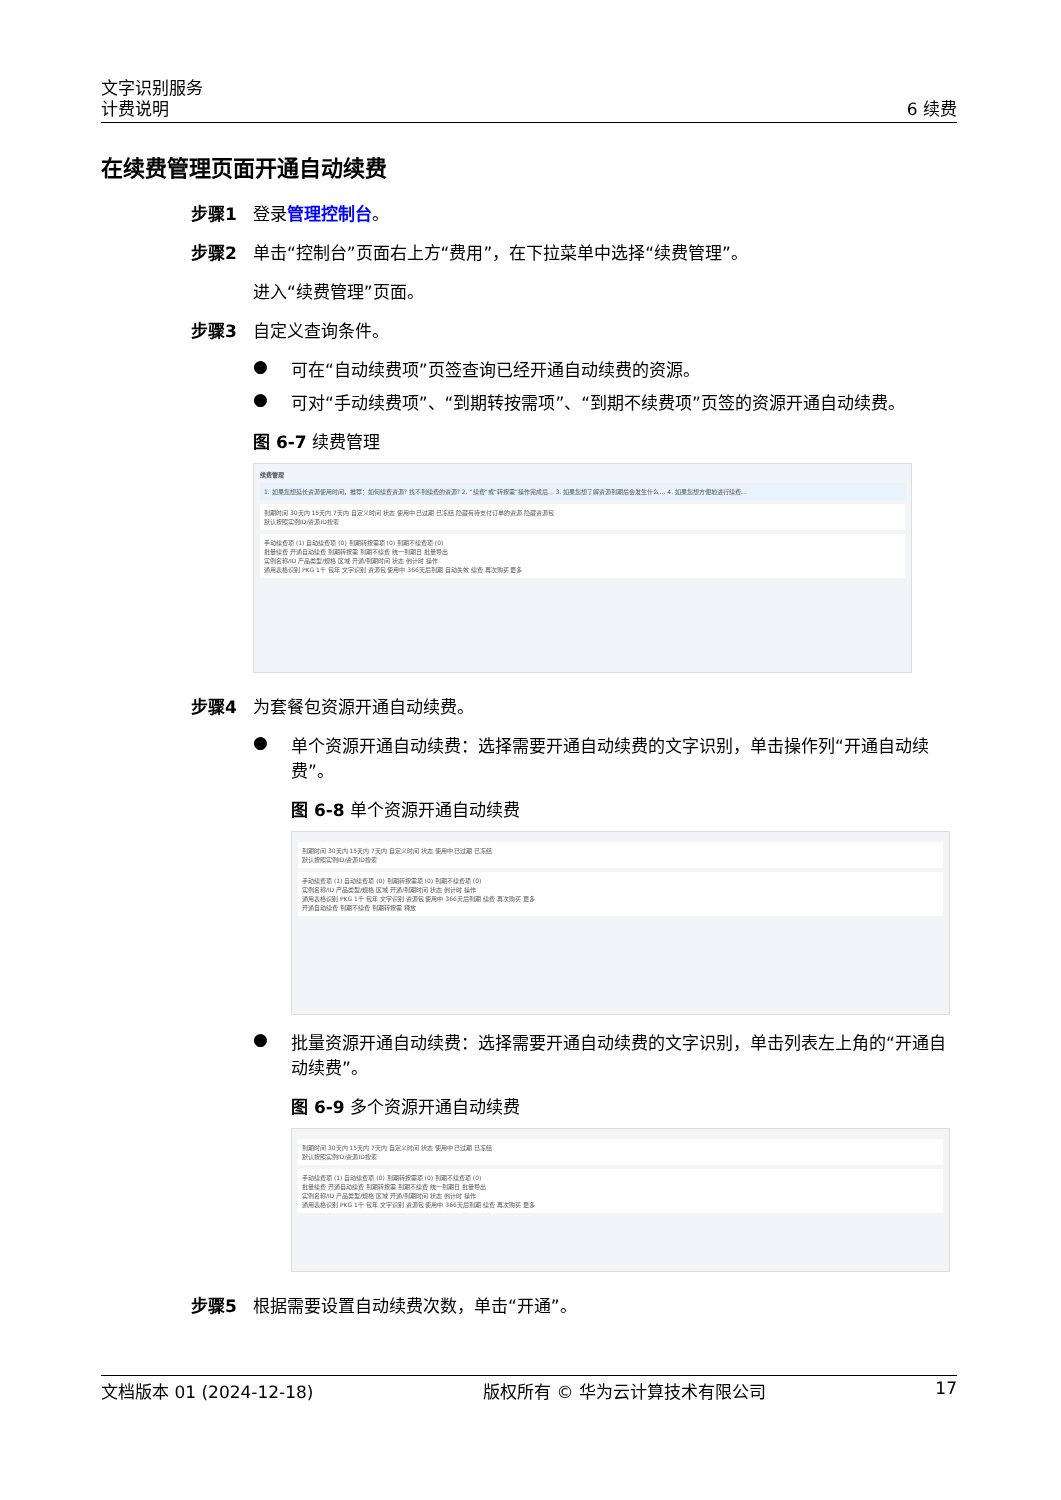文字识别服务
计费说明 6 续费
在续费管理页面开通自动续费
步骤1 登录管理控制台。
步骤2 单击“控制台”页面右上方“费用”，在下拉菜单中选择“续费管理”。
进入“续费管理”页面。
步骤3 自定义查询条件。
● 可在“自动续费项”页签查询已经开通自动续费的资源。
● 可对“手动续费项”、“到期转按需项”、“到期不续费项”页签的资源开通自动续费。
图 6-7 续费管理
续费管理
1. 如果您想延长资源使用时间，推荐：如何续费资源? 找不到续费的资源? 2. “续费”或“转按需”操作完成后… 3. 如果您想了解资源到期后会发生什么… 4. 如果您想方便地进行续费…
到期时间 30天内 15天内 7天内 自定义时间 状态 使用中 已过期 已冻结 隐藏有待支付订单的资源 隐藏资源包
默认按照实例ID/资源ID搜索
手动续费项 (1) 自动续费项 (0) 到期转按需项 (0) 到期不续费项 (0)
批量续费 开通自动续费 到期转按需 到期不续费 统一到期日 批量导出
实例名称/ID 产品类型/规格 区域 开通/到期时间 状态 倒计时 操作
通用表格识别 PKG 1千 包年 文字识别 资源包 使用中 366天后到期 自动失效 续费 再次购买 更多
步骤4 为套餐包资源开通自动续费。
● 单个资源开通自动续费：选择需要开通自动续费的文字识别，单击操作列“开通自动续费”。
图 6-8 单个资源开通自动续费
到期时间 30天内 15天内 7天内 自定义时间 状态 使用中 已过期 已冻结
默认按照实例ID/资源ID搜索
手动续费项 (1) 自动续费项 (0) 到期转按需项 (0) 到期不续费项 (0)
实例名称/ID 产品类型/规格 区域 开通/到期时间 状态 倒计时 操作
通用表格识别 PKG 1千 包年 文字识别 资源包 使用中 366天后到期 续费 再次购买 更多
开通自动续费 到期不续费 到期转按需 释放
● 批量资源开通自动续费：选择需要开通自动续费的文字识别，单击列表左上角的“开通自动续费”。
图 6-9 多个资源开通自动续费
到期时间 30天内 15天内 7天内 自定义时间 状态 使用中 已过期 已冻结
默认按照实例ID/资源ID搜索
手动续费项 (1) 自动续费项 (0) 到期转按需项 (0) 到期不续费项 (0)
批量续费 开通自动续费 到期转按需 到期不续费 统一到期日 批量导出
实例名称/ID 产品类型/规格 区域 开通/到期时间 状态 倒计时 操作
通用表格识别 PKG 1千 包年 文字识别 资源包 使用中 366天后到期 续费 再次购买 更多
步骤5 根据需要设置自动续费次数，单击“开通”。
文档版本 01 (2024-12-18) 版权所有 © 华为云计算技术有限公司 17